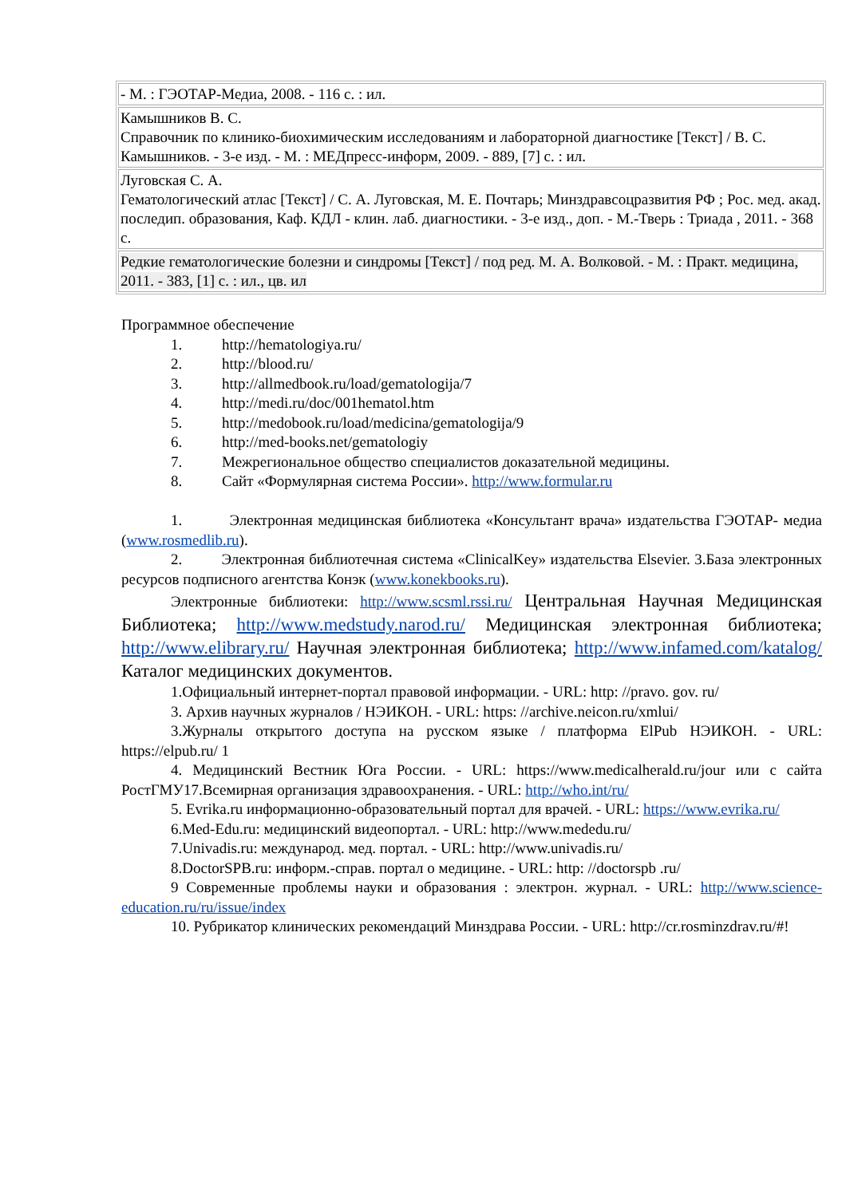| - М. : ГЭОТАР-Медиа, 2008. - 116 с. : ил. |
| Камышников В. С. Справочник по клинико-биохимическим исследованиям и лабораторной диагностике [Текст] / В. С. Камышников. - 3-е изд. - М. : МЕДпресс-информ, 2009. - 889, [7] с. : ил. |
| Луговская С. А. Гематологический атлас [Текст] / С. А. Луговская, М. Е. Почтарь; Минздравсоцразвития РФ ; Рос. мед. акад. последип. образования, Каф. КДЛ - клин. лаб. диагностики. - 3-е изд., доп. - М.-Тверь : Триада , 2011. - 368 с. |
| Редкие гематологические болезни и синдромы [Текст] / под ред. М. А. Волковой. - М. : Практ. медицина, 2011. - 383, [1] с. : ил., цв. ил |
Программное обеспечение
1. http://hematologiya.ru/
2. http://blood.ru/
3. http://allmedbook.ru/load/gematologija/7
4. http://medi.ru/doc/001hematol.htm
5. http://medobook.ru/load/medicina/gematologija/9
6. http://med-books.net/gematologiy
7. Межрегиональное общество специалистов доказательной медицины.
8. Сайт «Формулярная система России». http://www.formular.ru
1. Электронная медицинская библиотека «Консультант врача» издательства ГЭОТАР- медиа (www.rosmedlib.ru).
2. Электронная библиотечная система «ClinicalKey» издательства Elsevier. 3.База электронных ресурсов подписного агентства Конэк (www.konekbooks.ru).
Электронные библиотеки: http://www.scsml.rssi.ru/ Центральная Научная Медицинская Библиотека; http://www.medstudy.narod.ru/ Медицинская электронная библиотека; http://www.elibrary.ru/ Научная электронная библиотека; http://www.infamed.com/katalog/ Каталог медицинских документов.
1.Официальный интернет-портал правовой информации. - URL: http: //pravo. gov. ru/
3. Архив научных журналов / НЭИКОН. - URL: https: //archive.neicon.ru/xmlui/
3.Журналы открытого доступа на русском языке / платформа ElPub НЭИКОН. - URL: https://elpub.ru/ 1
4. Медицинский Вестник Юга России. - URL: https://www.medicalherald.ru/jour или с сайта РостГМУ17.Всемирная организация здравоохранения. - URL: http://who.int/ru/
5. Evrika.ru информационно-образовательный портал для врачей. - URL: https://www.evrika.ru/
6.Med-Edu.ru: медицинский видеопортал. - URL: http://www.mededu.ru/
7.Univadis.ru: международ. мед. портал. - URL: http://www.univadis.ru/
8.DoctorSPB.ru: информ.-справ. портал о медицине. - URL: http: //doctorspb .ru/
9 Современные проблемы науки и образования : электрон. журнал. - URL: http://www.science-education.ru/ru/issue/index
10. Рубрикатор клинических рекомендаций Минздрава России. - URL: http://cr.rosminzdrav.ru/#!